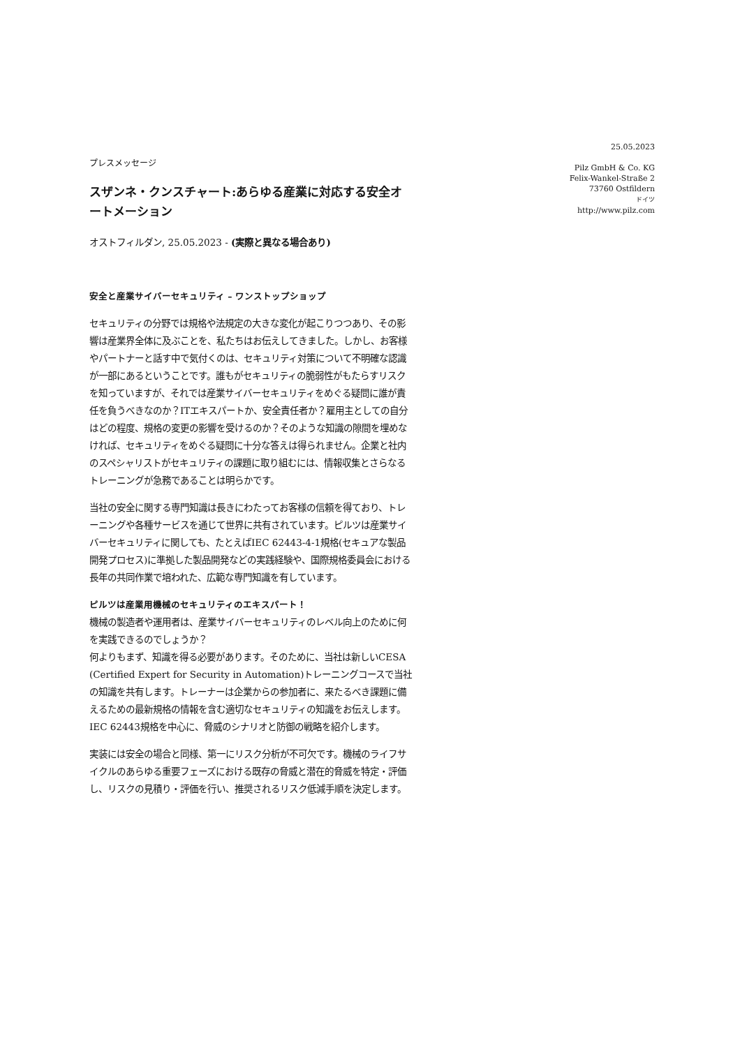25.05.2023
Pilz GmbH & Co. KG
Felix-Wankel-Straße 2
73760 Ostfildern
ドイツ
http://www.pilz.com
プレスメッセージ
スザンネ・クンスチャート:あらゆる産業に対応する安全オートメーション
オストフィルダン, 25.05.2023 - (実際と異なる場合あり)
安全と産業サイバーセキュリティ – ワンストップショップ
セキュリティの分野では規格や法規定の大きな変化が起こりつつあり、その影響は産業界全体に及ぶことを、私たちはお伝えしてきました。しかし、お客様やパートナーと話す中で気付くのは、セキュリティ対策について不明確な認識が一部にあるということです。誰もがセキュリティの脆弱性がもたらすリスクを知っていますが、それでは産業サイバーセキュリティをめぐる疑問に誰が責任を負うべきなのか？ITエキスパートか、安全責任者か？雇用主としての自分はどの程度、規格の変更の影響を受けるのか？そのような知識の隙間を埋めなければ、セキュリティをめぐる疑問に十分な答えは得られません。企業と社内のスペシャリストがセキュリティの課題に取り組むには、情報収集とさらなるトレーニングが急務であることは明らかです。
当社の安全に関する専門知識は長きにわたってお客様の信頼を得ており、トレーニングや各種サービスを通じて世界に共有されています。ピルツは産業サイバーセキュリティに関しても、たとえばIEC 62443-4-1規格(セキュアな製品開発プロセス)に準拠した製品開発などの実践経験や、国際規格委員会における長年の共同作業で培われた、広範な専門知識を有しています。
ピルツは産業用機械のセキュリティのエキスパート！
機械の製造者や運用者は、産業サイバーセキュリティのレベル向上のために何を実践できるのでしょうか？
何よりもまず、知識を得る必要があります。そのために、当社は新しいCESA (Certified Expert for Security in Automation)トレーニングコースで当社の知識を共有します。トレーナーは企業からの参加者に、来たるべき課題に備えるための最新規格の情報を含む適切なセキュリティの知識をお伝えします。IEC 62443規格を中心に、脅威のシナリオと防御の戦略を紹介します。
実装には安全の場合と同様、第一にリスク分析が不可欠です。機械のライフサイクルのあらゆる重要フェーズにおける既存の脅威と潜在的脅威を特定・評価し、リスクの見積り・評価を行い、推奨されるリスク低減手順を決定します。